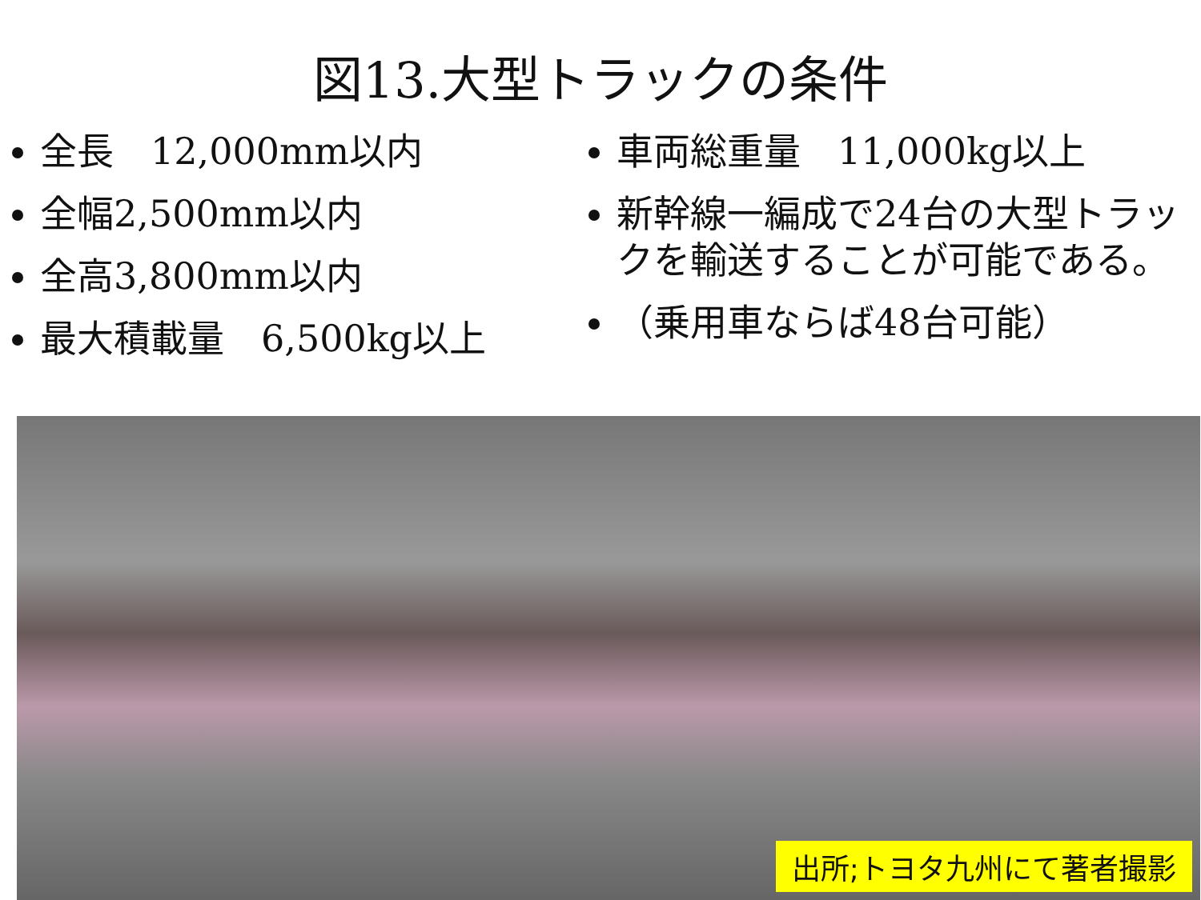図13.大型トラックの条件
全長　12,000mm以内
全幅2,500mm以内
全高3,800mm以内
最大積載量　6,500kg以上
車両総重量　11,000kg以上
新幹線一編成で24台の大型トラックを輸送することが可能である。
（乗用車ならば48台可能）
出所;トヨタ九州にて著者撮影